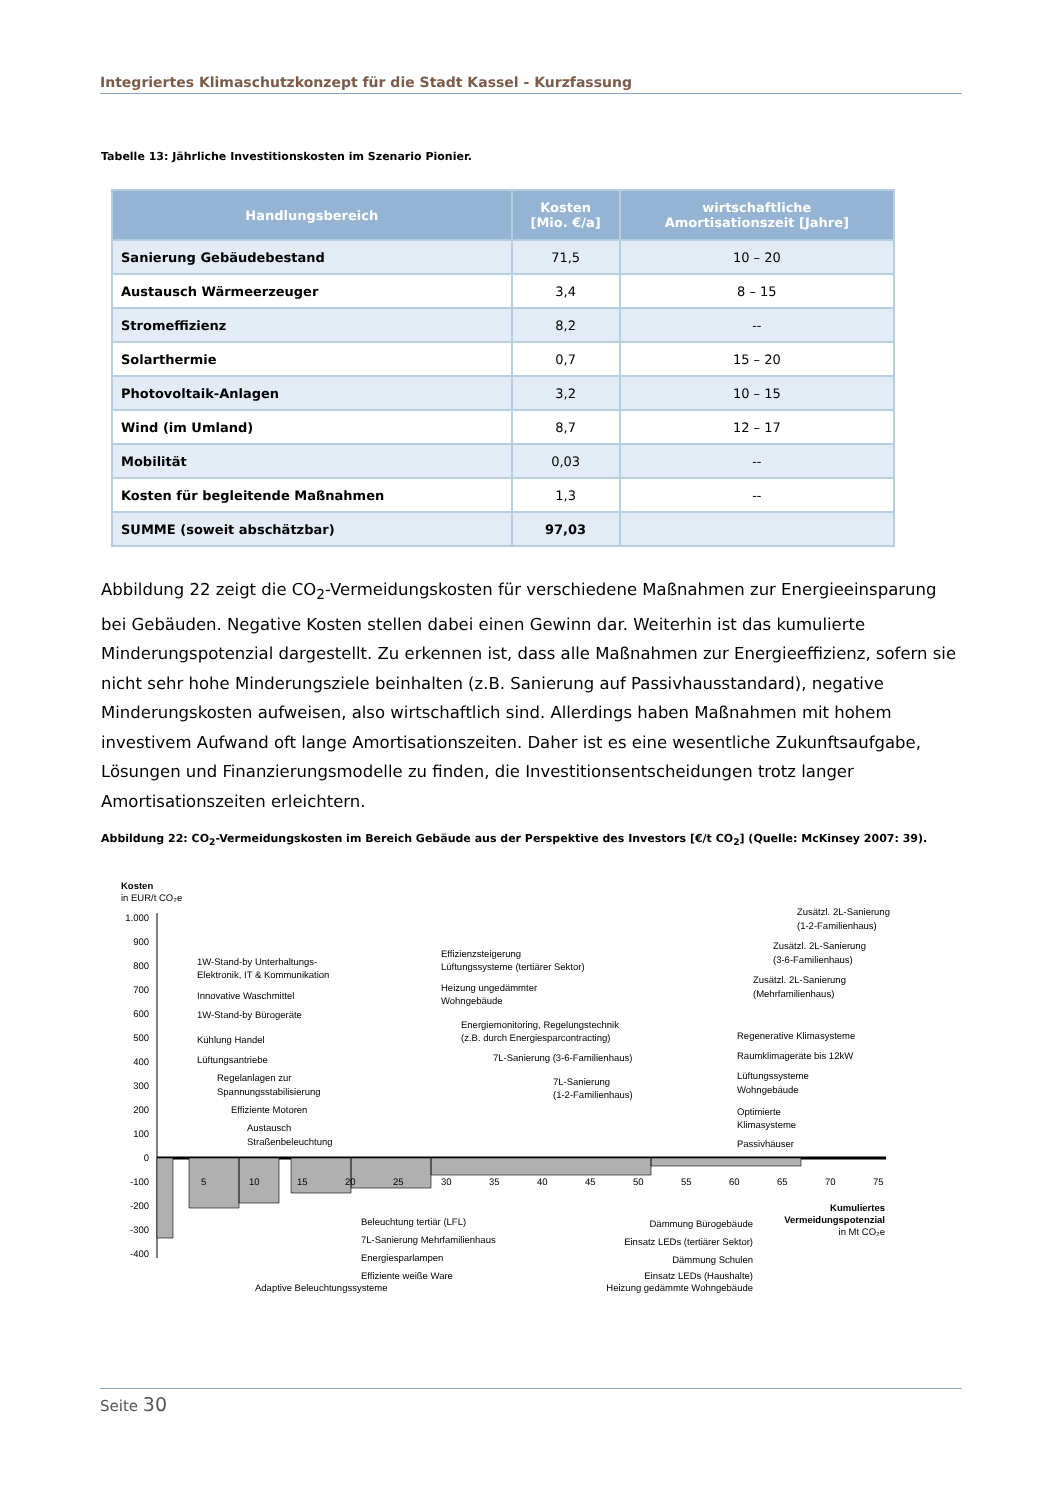Integriertes Klimaschutzkonzept für die Stadt Kassel - Kurzfassung
Tabelle 13: Jährliche Investitionskosten im Szenario Pionier.
| Handlungsbereich | Kosten [Mio. €/a] | wirtschaftliche Amortisationszeit [Jahre] |
| --- | --- | --- |
| Sanierung Gebäudebestand | 71,5 | 10 – 20 |
| Austausch Wärmeerzeuger | 3,4 | 8 – 15 |
| Stromeffizienz | 8,2 | -- |
| Solarthermie | 0,7 | 15 – 20 |
| Photovoltaik-Anlagen | 3,2 | 10 – 15 |
| Wind (im Umland) | 8,7 | 12 – 17 |
| Mobilität | 0,03 | -- |
| Kosten für begleitende Maßnahmen | 1,3 | -- |
| SUMME (soweit abschätzbar) | 97,03 | |
Abbildung 22 zeigt die CO<sub>2</sub>-Vermeidungskosten für verschiedene Maßnahmen zur Energieeinsparung bei Gebäuden. Negative Kosten stellen dabei einen Gewinn dar. Weiterhin ist das kumulierte Minderungspotenzial dargestellt. Zu erkennen ist, dass alle Maßnahmen zur Energieeffizienz, sofern sie nicht sehr hohe Minderungsziele beinhalten (z.B. Sanierung auf Passivhausstandard), negative Minderungskosten aufweisen, also wirtschaftlich sind. Allerdings haben Maßnahmen mit hohem investivem Aufwand oft lange Amortisationszeiten. Daher ist es eine wesentliche Zukunftsaufgabe, Lösungen und Finanzierungsmodelle zu finden, die Investitionsentscheidungen trotz langer Amortisationszeiten erleichtern.
Abbildung 22: CO<sub>2</sub>-Vermeidungskosten im Bereich Gebäude aus der Perspektive des Investors [€/t CO<sub>2</sub>] (Quelle: McKinsey 2007: 39).
Kosten
in EUR/t CO₂e
1.000
900
800
700
600
500
400
300
200
100
0
-100
-200
-300
-400
5
10
15
20
25
30
35
40
45
50
55
60
65
70
75
Kumuliertes
Vermeidungspotenzial
in Mt CO₂e
1W-Stand-by Unterhaltungs-
Elektronik, IT & Kommunikation
Innovative Waschmittel
1W-Stand-by Bürogeräte
Kühlung Handel
Lüftungsantriebe
Regelanlagen zur
Spannungsstabilisierung
Effiziente Motoren
Austausch
Straßenbeleuchtung
Effizienzsteigerung
Lüftungssysteme (tertiärer Sektor)
Heizung ungedämmter
Wohngebäude
Energiemonitoring, Regelungstechnik
(z.B. durch Energiesparcontracting)
7L-Sanierung (3-6-Familienhaus)
7L-Sanierung
(1-2-Familienhaus)
Zusätzl. 2L-Sanierung
(1-2-Familienhaus)
Zusätzl. 2L-Sanierung
(3-6-Familienhaus)
Zusätzl. 2L-Sanierung
(Mehrfamilienhaus)
Regenerative Klimasysteme
Raumklimageräte bis 12kW
Lüftungssysteme
Wohngebäude
Optimierte
Klimasysteme
Passivhäuser
Beleuchtung tertiär (LFL)
7L-Sanierung Mehrfamilienhaus
Energiesparlampen
Effiziente weiße Ware
Adaptive Beleuchtungssysteme
Dämmung Bürogebäude
Einsatz LEDs (tertiärer Sektor)
Dämmung Schulen
Einsatz LEDs (Haushalte)
Heizung gedämmte Wohngebäude
Seite 30